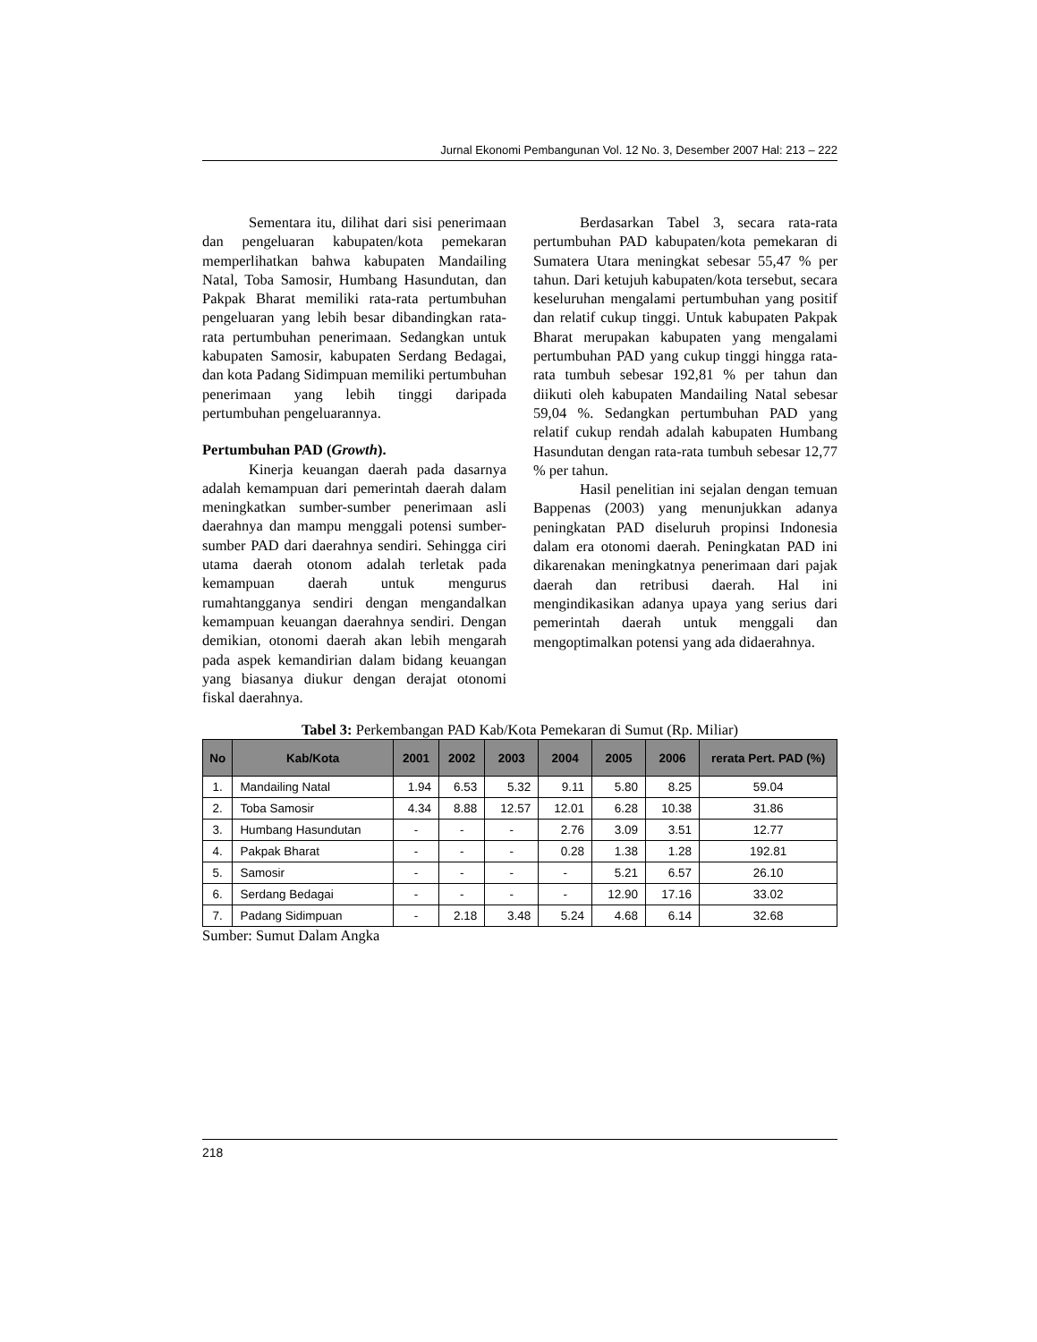Jurnal Ekonomi Pembangunan Vol. 12 No. 3, Desember 2007 Hal: 213 – 222
Sementara itu, dilihat dari sisi penerimaan dan pengeluaran kabupaten/kota pemekaran memperlihatkan bahwa kabupaten Mandailing Natal, Toba Samosir, Humbang Hasundutan, dan Pakpak Bharat memiliki rata-rata pertumbuhan pengeluaran yang lebih besar dibandingkan rata-rata pertumbuhan penerimaan. Sedangkan untuk kabupaten Samosir, kabupaten Serdang Bedagai, dan kota Padang Sidimpuan memiliki pertumbuhan penerimaan yang lebih tinggi daripada pertumbuhan pengeluarannya.
Pertumbuhan PAD (Growth).
Kinerja keuangan daerah pada dasarnya adalah kemampuan dari pemerintah daerah dalam meningkatkan sumber-sumber penerimaan asli daerahnya dan mampu menggali potensi sumber-sumber PAD dari daerahnya sendiri. Sehingga ciri utama daerah otonom adalah terletak pada kemampuan daerah untuk mengurus rumahtangganya sendiri dengan mengandalkan kemampuan keuangan daerahnya sendiri. Dengan demikian, otonomi daerah akan lebih mengarah pada aspek kemandirian dalam bidang keuangan yang biasanya diukur dengan derajat otonomi fiskal daerahnya.
Berdasarkan Tabel 3, secara rata-rata pertumbuhan PAD kabupaten/kota pemekaran di Sumatera Utara meningkat sebesar 55,47 % per tahun. Dari ketujuh kabupaten/kota tersebut, secara keseluruhan mengalami pertumbuhan yang positif dan relatif cukup tinggi. Untuk kabupaten Pakpak Bharat merupakan kabupaten yang mengalami pertumbuhan PAD yang cukup tinggi hingga rata-rata tumbuh sebesar 192,81 % per tahun dan diikuti oleh kabupaten Mandailing Natal sebesar 59,04 %. Sedangkan pertumbuhan PAD yang relatif cukup rendah adalah kabupaten Humbang Hasundutan dengan rata-rata tumbuh sebesar 12,77 % per tahun.
Hasil penelitian ini sejalan dengan temuan Bappenas (2003) yang menunjukkan adanya peningkatan PAD diseluruh propinsi Indonesia dalam era otonomi daerah. Peningkatan PAD ini dikarenakan meningkatnya penerimaan dari pajak daerah dan retribusi daerah. Hal ini mengindikasikan adanya upaya yang serius dari pemerintah daerah untuk menggali dan mengoptimalkan potensi yang ada didaerahnya.
Tabel 3: Perkembangan PAD Kab/Kota Pemekaran di Sumut (Rp. Miliar)
| No | Kab/Kota | 2001 | 2002 | 2003 | 2004 | 2005 | 2006 | rerata Pert. PAD (%) |
| --- | --- | --- | --- | --- | --- | --- | --- | --- |
| 1. | Mandailing Natal | 1.94 | 6.53 | 5.32 | 9.11 | 5.80 | 8.25 | 59.04 |
| 2. | Toba Samosir | 4.34 | 8.88 | 12.57 | 12.01 | 6.28 | 10.38 | 31.86 |
| 3. | Humbang Hasundutan | - | - | - | 2.76 | 3.09 | 3.51 | 12.77 |
| 4. | Pakpak Bharat | - | - | - | 0.28 | 1.38 | 1.28 | 192.81 |
| 5. | Samosir | - | - | - | - | 5.21 | 6.57 | 26.10 |
| 6. | Serdang Bedagai | - | - | - | - | 12.90 | 17.16 | 33.02 |
| 7. | Padang Sidimpuan | - | 2.18 | 3.48 | 5.24 | 4.68 | 6.14 | 32.68 |
Sumber: Sumut Dalam Angka
218